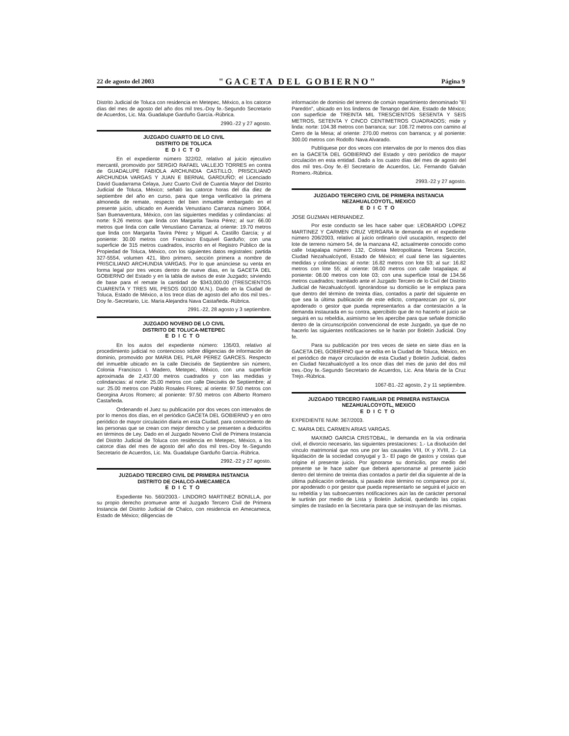22 de agosto del 2003 "GACETA DEL GOBIERNO" Página 9
Distrito Judicial de Toluca con residencia en Metepec, México, a los catorce días del mes de agosto del año dos mil tres.-Doy fe.-Segundo Secretario de Acuerdos, Lic. Ma. Guadalupe Garduño García.-Rúbrica.
2990.-22 y 27 agosto.
JUZGADO CUARTO DE LO CIVIL
DISTRITO DE TOLUCA
EDICTO
En el expediente número 322/02, relativo al juicio ejecutivo mercantil, promovido por SERGIO RAFAEL VALLEJO TORRES en contra de GUADALUPE FABIOLA ARCHUNDIA CASTILLO, PRISCILIANO ARCHUNDIA VARGAS Y JUAN E BERNAL GARDUÑO; el Licenciado David Guadarrama Celaya, Juez Cuarto Civil de Cuantía Mayor del Distrito Judicial de Toluca, México; señaló las catorce horas del día diez de septiembre del año en curso, para que tenga verificativo la primera almoneda de remate, respecto del bien inmueble embargado en el presente juicio, ubicado en Avenida Venustiano Carranza número 3064, San Buenaventura, México, con las siguientes medidas y colindancias: al norte: 9.26 metros que linda con Margarita Tavira Pérez; al sur: 66.00 metros que linda con calle Venustiano Carranza; al oriente: 19.70 metros que linda con Margarita Tavira Pérez y Miguel A. Castillo García; y al poniente: 30.00 metros con Francisco Esquivel Garduño; con una superficie de 315 metros cuadrados, inscrito en el Registro Público de la Propiedad de Toluca, México, con los siguientes datos registrales: partida 327-5554, volumen 421, libro primero, sección primera a nombre de PRISCILIANO ARCHUNDIA VARGAS. Por lo que anúnciese su venta en forma legal por tres veces dentro de nueve días, en la GACETA DEL GOBIERNO del Estado y en la tabla de avisos de este Juzgado; sirviendo de base para el remate la cantidad de $343,000.00 (TRESCIENTOS CUARENTA Y TRES MIL PESOS 00/100 M.N.). Dado en la Ciudad de Toluca, Estado de México, a los trece días de agosto del año dos mil tres.-Doy fe.-Secretario, Lic. María Alejandra Nava Castañeda.-Rúbrica.
2991.-22, 28 agosto y 3 septiembre.
JUZGADO NOVENO DE LO CIVIL
DISTRITO DE TOLUCA-METEPEC
EDICTO
En los autos del expediente número: 135/03, relativo al procedimiento judicial no contencioso sobre diligencias de información de dominio, promovido por MARIA DEL PILAR PEREZ GARCES. Respecto del inmueble ubicado en la calle Dieciséis de Septiembre sin número, Colonia Francisco I. Madero, Metepec, México, con una superficie aproximada de 2,437.00 metros cuadrados y con las medidas y colindancias: al norte: 25.00 metros con calle Dieciséis de Septiembre; al sur: 25.00 metros con Pablo Rosales Flores; al oriente: 97.50 metros con Georgina Arcos Romero; al poniente: 97.50 metros con Alberto Romero Castañeda.
Ordenando el Juez su publicación por dos veces con intervalos de por lo menos dos días, en el periódico GACETA DEL GOBIERNO y en otro periódico de mayor circulación diaria en esta Ciudad, para conocimiento de las personas que se crean con mejor derecho y se presenten a deducirlos en términos de Ley. Dado en el Juzgado Noveno Civil de Primera Instancia del Distrito Judicial de Toluca con residencia en Metepec, México, a los catorce días del mes de agosto del año dos mil tres.-Doy fe.-Segundo Secretario de Acuerdos, Lic. Ma. Guadalupe Garduño García.-Rúbrica.
2992.-22 y 27 agosto.
JUZGADO TERCERO CIVIL DE PRIMERA INSTANCIA
DISTRITO DE CHALCO-AMECAMECA
EDICTO
Expediente No. 560/2003.- LINDORO MARTINEZ BONILLA, por su propio derecho promueve ante el Juzgado Tercero Civil de Primera Instancia del Distrito Judicial de Chalco, con residencia en Amecameca, Estado de México; diligencias de
información de dominio del terreno de común repartimiento denominado "El Paredón", ubicado en los linderos de Tenango del Aire, Estado de México; con superficie de TREINTA MIL TRESCIENTOS SESENTA Y SEIS METROS, SETENTA Y CINCO CENTIMETROS CUADRADOS; mide y linda: norte: 104.38 metros con barranca; sur: 108.72 metros con camino al Cerro de la Mesa; al oriente: 270.00 metros con barranca; y al poniente: 300.00 metros con Rodolfo Nava Alvarado.
Publíquese por dos veces con intervalos de por lo menos dos días en la GACETA DEL GOBIERNO del Estado y otro periódico de mayor circulación en esta entidad. Dado a los cuatro días del mes de agosto del dos mil tres.-Doy fe.-El Secretario de Acuerdos, Lic. Fernando Galván Romero.-Rúbrica.
2993.-22 y 27 agosto.
JUZGADO TERCERO CIVIL DE PRIMERA INSTANCIA
NEZAHUALCOYOTL, MEXICO
EDICTO
JOSE GUZMAN HERNANDEZ.
Por este conducto se les hace saber que: LEOBARDO LOPEZ MARTINEZ Y CARMEN CRUZ VERGARA le demanda en el expediente número 206/2003, relativo al juicio ordinario civil usucapión, respecto del lote de terreno número 54, de la manzana 42, actualmente conocido como calle Ixtapalapa número 132, Colonia Metropolitana Tercera Sección, Ciudad Nezahualcóyotl, Estado de México; el cual tiene las siguientes medidas y colindancias: al norte: 16.82 metros con lote 53; al sur: 16.82 metros con lote 55; al oriente: 08.00 metros con calle Ixtapalapa; al poniente: 08.00 metros con lote 03; con una superficie total de 134.56 metros cuadrados; tramitado ante el Juzgado Tercero de lo Civil del Distrito Judicial de Nezahualcóyotl. Ignorándose su domicilio se le emplaza para que dentro del término de treinta días, contados a partir del siguiente en que sea la última publicación de este edicto, comparezcan por sí, por apoderado o gestor que pueda representarlos a dar contestación a la demanda instaurada en su contra, apercibido que de no hacerlo el juicio se seguirá en su rebeldía, asimismo se les apercibe para que señale domicilio dentro de la circunscripción convencional de este Juzgado, ya que de no hacerlo las siguientes notificaciones se le harán por Boletín Judicial. Doy fe.
Para su publicación por tres veces de siete en siete días en la GACETA DEL GOBIERNO que se edita en la Ciudad de Toluca, México, en el periódico de mayor circulación de esta Ciudad y Boletín Judicial, dados en Ciudad Nezahualcóyotl a los once días del mes de junio del dos mil tres.-Doy fe.-Segundo Secretario de Acuerdos, Lic. Ana María de la Cruz Trejo.-Rúbrica.
1067-B1.-22 agosto, 2 y 11 septiembre.
JUZGADO TERCERO FAMILIAR DE PRIMERA INSTANCIA
NEZAHUALCOYOTL, MEXICO
EDICTO
EXPEDIENTE NUM: 367/2003.
C. MARIA DEL CARMEN ARIAS VARGAS.
MAXIMO GARCIA CRISTOBAL, le demanda en la vía ordinaria civil, el divorcio necesario, las siguientes prestaciones: 1.- La disolución del vínculo matrimonial que nos une por las causales VIII, IX y XVIII, 2.- La liquidación de la sociedad conyugal y 3.- El pago de gastos y costas que origine el presente juicio. Por ignorarse su domicilio, por medio del presente se le hace saber que deberá apersonarse al presente juicio dentro del término de treinta días contados a partir del día siguiente al de la última publicación ordenada, si pasado éste término no comparece por sí, por apoderado o por gestor que pueda representarlo se seguirá el juicio en su rebeldía y las subsecuentes notificaciones aún las de carácter personal le surtirán por medio de Lista y Boletín Judicial, quedando las copias simples de traslado en la Secretaría para que se instruyan de las mismas.